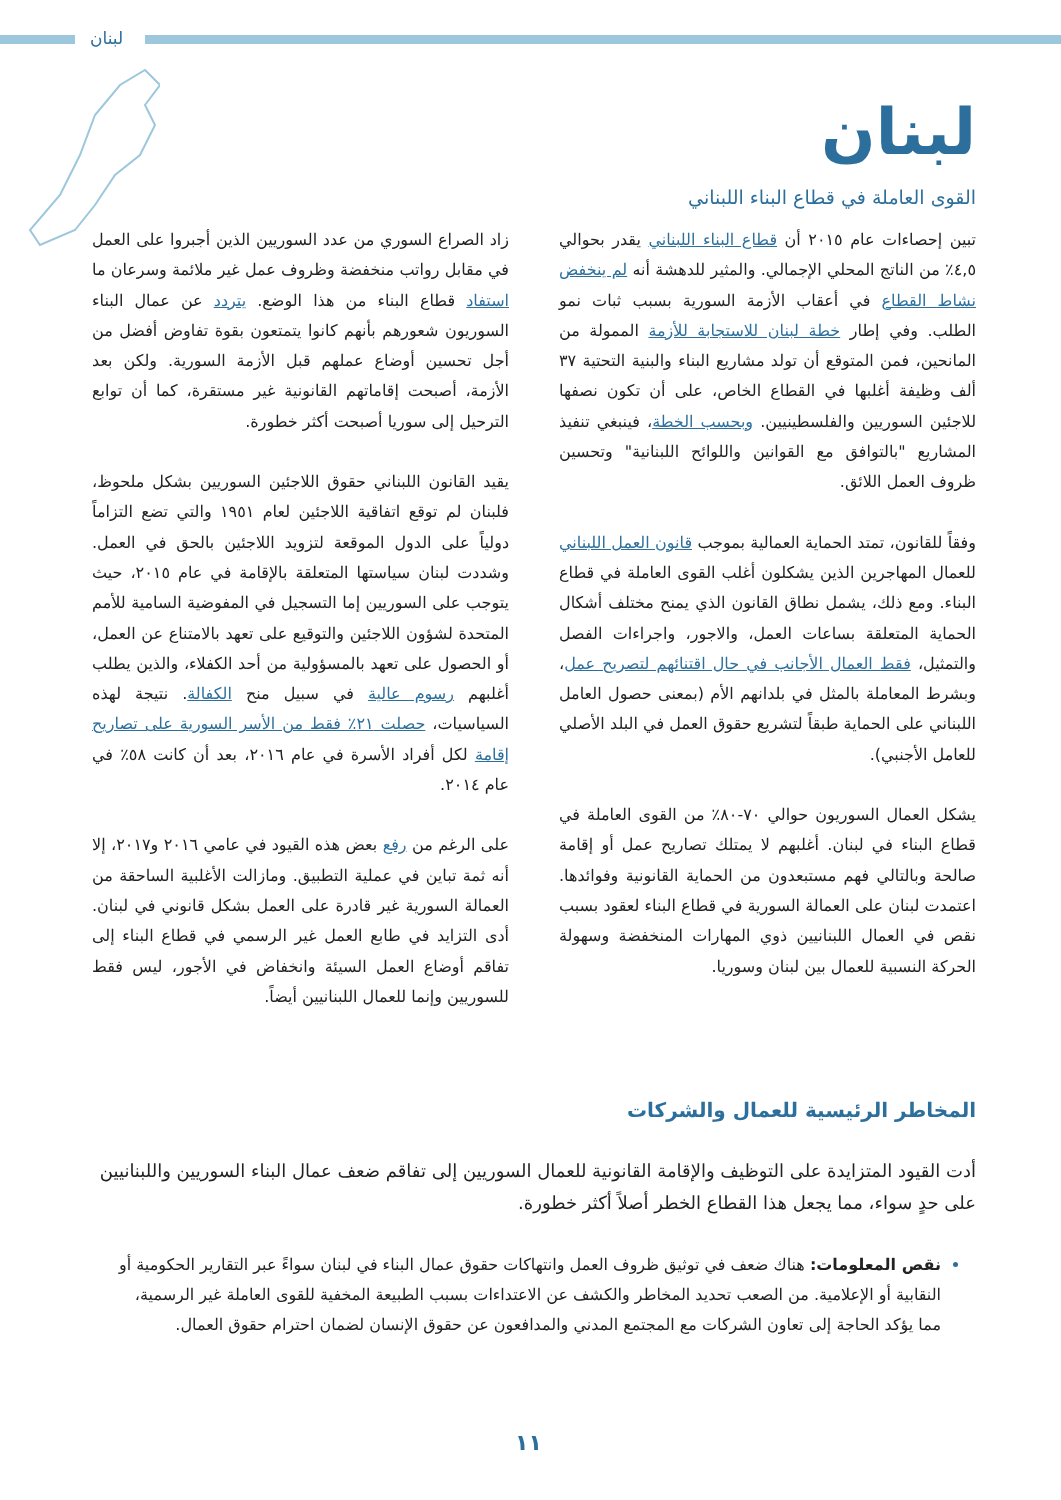لبنان
لبنان
القوى العاملة في قطاع البناء اللبناني
تبين إحصاءات عام ٢٠١٥ أن قطاع البناء اللبناني يقدر بحوالي ٤,٥٪ من الناتج المحلي الإجمالي. والمثير للدهشة أنه لم ينخفض نشاط القطاع في أعقاب الأزمة السورية بسبب ثبات نمو الطلب. وفي إطار خطة لبنان للاستجابة للأزمة الممولة من المانحين، فمن المتوقع أن تولد مشاريع البناء والبنية التحتية ٣٧ ألف وظيفة أغلبها في القطاع الخاص، على أن تكون نصفها للاجئين السوريين والفلسطينيين. وبحسب الخطة، فينبغي تنفيذ المشاريع "بالتوافق مع القوانين واللوائح اللبنانية" وتحسين ظروف العمل اللائق.
وفقاً للقانون، تمتد الحماية العمالية بموجب قانون العمل اللبناني للعمال المهاجرين الذين يشكلون أغلب القوى العاملة في قطاع البناء. ومع ذلك، يشمل نطاق القانون الذي يمنح مختلف أشكال الحماية المتعلقة بساعات العمل، والاجور، واجراءات الفصل والتمثيل، فقط العمال الأجانب في حال اقتنائهم لتصريح عمل، وبشرط المعاملة بالمثل في بلدانهم الأم (بمعنى حصول العامل اللبناني على الحماية طبقاً لتشريع حقوق العمل في البلد الأصلي للعامل الأجنبي).
يشكل العمال السوريون حوالي ٧٠-٨٠٪ من القوى العاملة في قطاع البناء في لبنان. أغلبهم لا يمتلك تصاريح عمل أو إقامة صالحة وبالتالي فهم مستبعدون من الحماية القانونية وفوائدها. اعتمدت لبنان على العمالة السورية في قطاع البناء لعقود بسبب نقص في العمال اللبنانيين ذوي المهارات المنخفضة وسهولة الحركة النسبية للعمال بين لبنان وسوريا.
زاد الصراع السوري من عدد السوريين الذين أجبروا على العمل في مقابل رواتب منخفضة وظروف عمل غير ملائمة وسرعان ما استفاد قطاع البناء من هذا الوضع. يتردد عن عمال البناء السوريون شعورهم بأنهم كانوا يتمتعون بقوة تفاوض أفضل من أجل تحسين أوضاع عملهم قبل الأزمة السورية. ولكن بعد الأزمة، أصبحت إقاماتهم القانونية غير مستقرة، كما أن توابع الترحيل إلى سوريا أصبحت أكثر خطورة.
يقيد القانون اللبناني حقوق اللاجئين السوريين بشكل ملحوظ، فلبنان لم توقع اتفاقية اللاجئين لعام ١٩٥١ والتي تضع التزاماً دولياً على الدول الموقعة لتزويد اللاجئين بالحق في العمل. وشددت لبنان سياستها المتعلقة بالإقامة في عام ٢٠١٥، حيث يتوجب على السوريين إما التسجيل في المفوضية السامية للأمم المتحدة لشؤون اللاجئين والتوقيع على تعهد بالامتناع عن العمل، أو الحصول على تعهد بالمسؤولية من أحد الكفلاء، والذين يطلب أغلبهم رسوم عالية في سبيل منح الكفالة. نتيجة لهذه السياسيات، حصلت ٢١٪ فقط من الأسر السورية على تصاريح إقامة لكل أفراد الأسرة في عام ٢٠١٦، بعد أن كانت ٥٨٪ في عام ٢٠١٤.
على الرغم من رفع بعض هذه القيود في عامي ٢٠١٦ و٢٠١٧، إلا أنه ثمة تباين في عملية التطبيق. ومازالت الأغلبية الساحقة من العمالة السورية غير قادرة على العمل بشكل قانوني في لبنان. أدى التزايد في طابع العمل غير الرسمي في قطاع البناء إلى تفاقم أوضاع العمل السيئة وانخفاض في الأجور، ليس فقط للسوريين وإنما للعمال اللبنانيين أيضاً.
المخاطر الرئيسية للعمال والشركات
أدت القيود المتزايدة على التوظيف والإقامة القانونية للعمال السوريين إلى تفاقم ضعف عمال البناء السوريين واللبنانيين على حدٍ سواء، مما يجعل هذا القطاع الخطر أصلاً أكثر خطورة.
نقص المعلومات: هناك ضعف في توثيق ظروف العمل وانتهاكات حقوق عمال البناء في لبنان سواءً عبر التقارير الحكومية أو النقابية أو الإعلامية. من الصعب تحديد المخاطر والكشف عن الاعتداءات بسبب الطبيعة المخفية للقوى العاملة غير الرسمية، مما يؤكد الحاجة إلى تعاون الشركات مع المجتمع المدني والمدافعون عن حقوق الإنسان لضمان احترام حقوق العمال.
١١